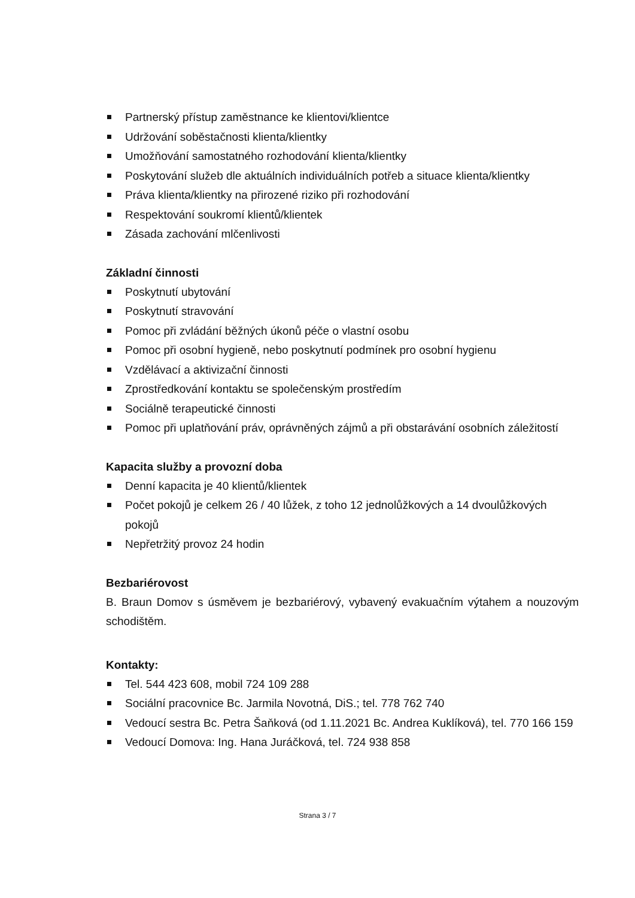Partnerský přístup zaměstnance ke klientovi/klientce
Udržování soběstačnosti klienta/klientky
Umožňování samostatného rozhodování klienta/klientky
Poskytování služeb dle aktuálních individuálních potřeb a situace klienta/klientky
Práva klienta/klientky na přirozené riziko při rozhodování
Respektování soukromí klientů/klientek
Zásada zachování mlčenlivosti
Základní činnosti
Poskytnutí ubytování
Poskytnutí stravování
Pomoc při zvládání běžných úkonů péče o vlastní osobu
Pomoc při osobní hygieně, nebo poskytnutí podmínek pro osobní hygienu
Vzdělávací a aktivizační činnosti
Zprostředkování kontaktu se společenským prostředím
Sociálně terapeutické činnosti
Pomoc při uplatňování práv, oprávněných zájmů a při obstarávání osobních záležitostí
Kapacita služby a provozní doba
Denní kapacita je 40 klientů/klientek
Počet pokojů je celkem 26 / 40 lůžek, z toho 12 jednolůžkových a 14 dvoulůžkových pokojů
Nepřetržitý provoz 24 hodin
Bezbariérovost
B. Braun Domov s úsměvem je bezbariérový, vybavený evakuačním výtahem a nouzovým schodištěm.
Kontakty:
Tel. 544 423 608, mobil 724 109 288
Sociální pracovnice Bc. Jarmila Novotná, DiS.; tel. 778 762 740
Vedoucí sestra Bc. Petra Šaňková (od 1.11.2021 Bc. Andrea Kuklíková), tel. 770 166 159
Vedoucí Domova: Ing. Hana Juráčková, tel. 724 938 858
Strana 3 / 7